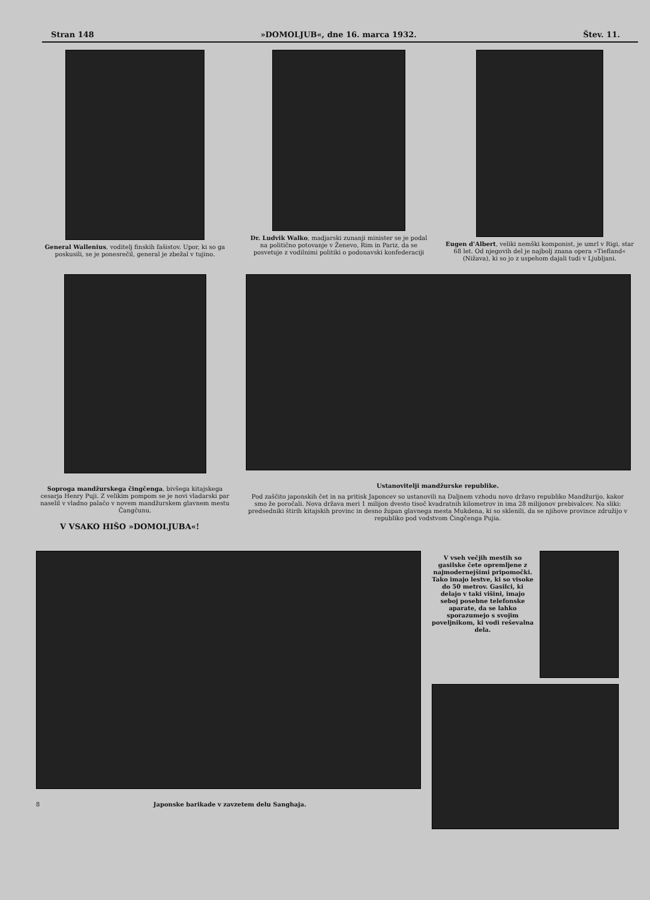Stran 148 »DOMOLJUB«, dne 16. marca 1932. Štev. 11.
General Wallenius, voditelj finskih fašistov. Upor, ki so ga poskusili, se je ponesrečil, general je zbežal v tujino.
Dr. Ludvik Walko, madjarski zunanji minister se je podal na politično potovanje v Ženevo, Rim in Pariz, da se posvetuje z vodilnimi politiki o podonavski konfederaciji
Eugen d'Albert, veliki nemški komponist, je umrl v Rigi, star 68 let. Od njegovih del je najbolj znana opera »Tiefland« (Nižava), ki so jo z uspehom dajali tudi v Ljubljani.
Soproga mandžurskega čingčenga, bivšega kitajskega cesarja Henry Puji. Z velikim pompom se je novi vladarski par naselil v vladno palačo v novem mandžurskem glavnem mestu Čangčunu.
V VSAKO HIŠO »DOMOLJUBA«!
Ustanovitelji mandžurske republike.
Pod zaščito japonskih čet in na pritisk Japoncev so ustanovili na Daljnem vzhodu novo državo republiko Mandžurijo, kakor smo že poročali. Nova država meri 1 milijon dvesto tisoč kvadratnih kilometrov in ima 28 milijonov prebivalcev. Na sliki: predsedniki štirih kitajskih provinc in desno župan glavnega mesta Mukdena, ki so sklenili, da se njihove province združijo v republiko pod vodstvom Čingčenga Pujia.
8 Japonske barikade v zavzetem delu Sanghaja.
V vseh večjih mestih so gasilske čete opremljene z najmodernejšimi pripomočki. Tako imajo lestve, ki so visoke do 50 metrov. Gasilci, ki delajo v taki višini, imajo seboj posebne telefonske aparate, da se lahko sporazumejo s svojim poveljnikom, ki vodi reševalna dela.